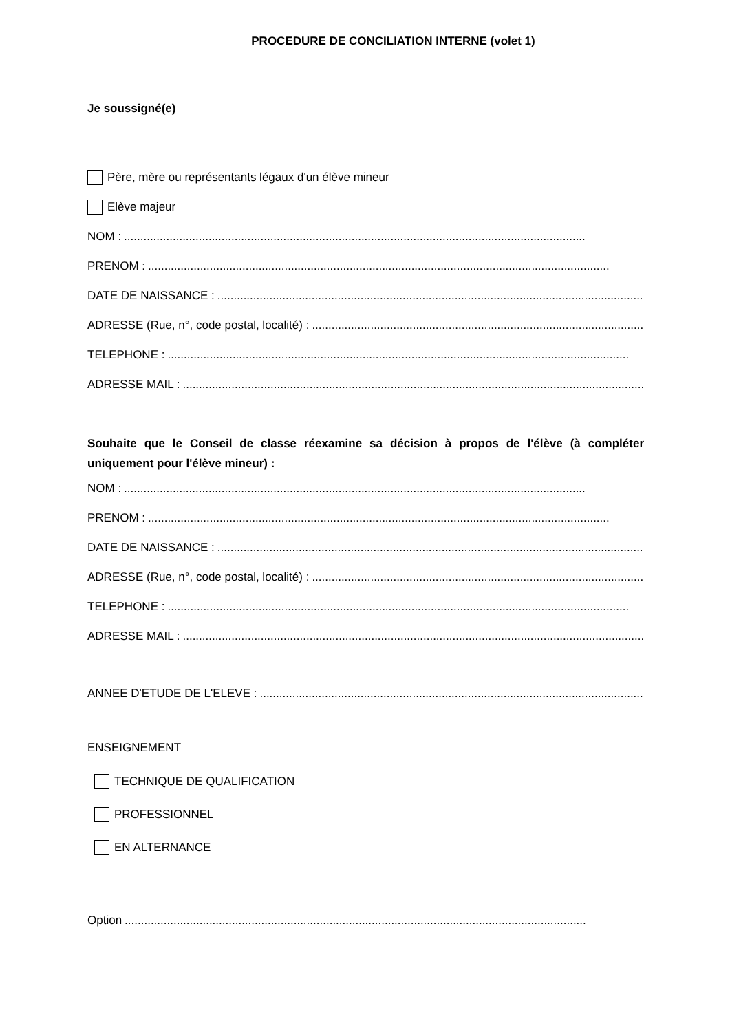PROCEDURE DE CONCILIATION INTERNE (volet 1)
Je soussigné(e)
Père, mère ou représentants légaux d'un élève mineur
Elève majeur
NOM : ..............................................................................................................................................
PRENOM :..............................................................................................................................................
DATE DE NAISSANCE : ..............................................................................................................................................
ADRESSE (Rue, n°, code postal, localité) : ..............................................................................................................................................
TELEPHONE : ..............................................................................................................................................
ADRESSE MAIL : ..............................................................................................................................................
Souhaite que le Conseil de classe réexamine sa décision à propos de l'élève (à compléter uniquement pour l'élève mineur) :
NOM : ..............................................................................................................................................
PRENOM :..............................................................................................................................................
DATE DE NAISSANCE : ..............................................................................................................................................
ADRESSE (Rue, n°, code postal, localité) : ..............................................................................................................................................
TELEPHONE : ..............................................................................................................................................
ADRESSE MAIL : ..............................................................................................................................................
ANNEE D'ETUDE DE L'ELEVE : ..............................................................................................................................................
ENSEIGNEMENT
TECHNIQUE DE QUALIFICATION
PROFESSIONNEL
EN ALTERNANCE
Option ..............................................................................................................................................